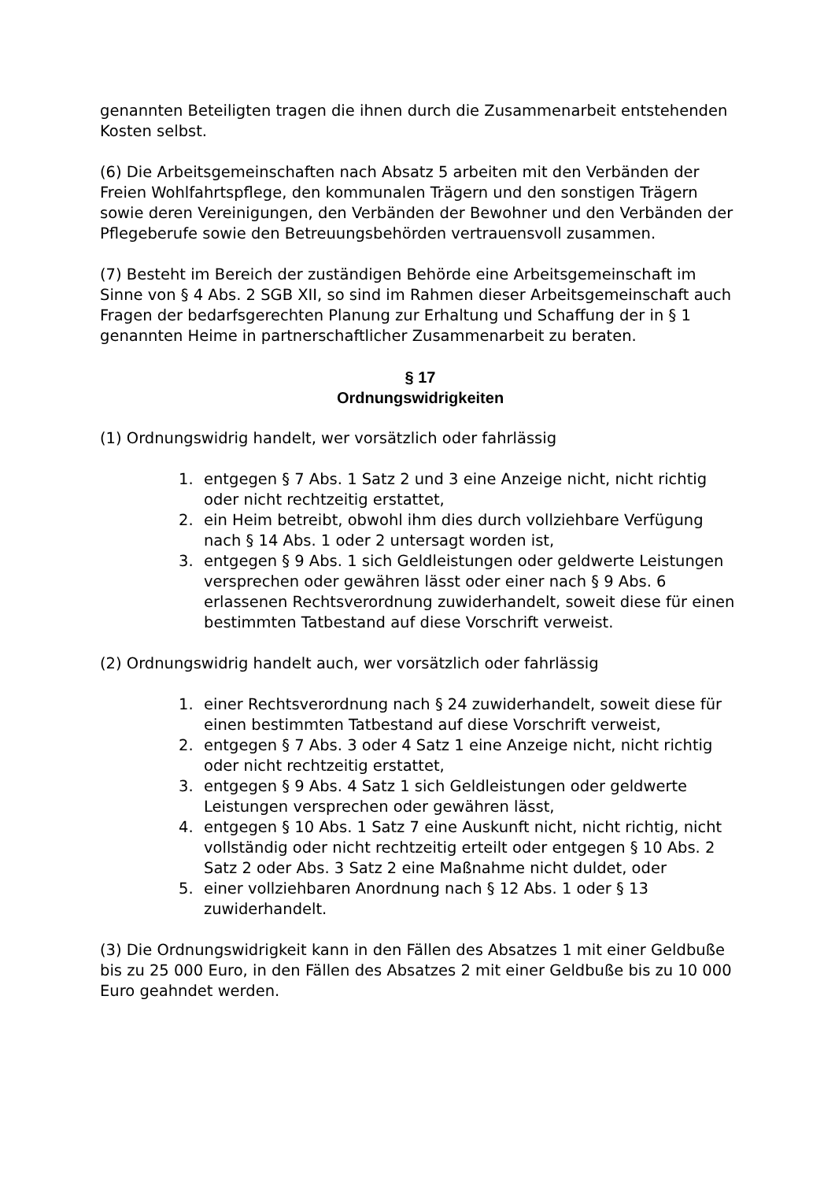genannten Beteiligten tragen die ihnen durch die Zusammenarbeit entstehenden Kosten selbst.
(6) Die Arbeitsgemeinschaften nach Absatz 5 arbeiten mit den Verbänden der Freien Wohlfahrtspflege, den kommunalen Trägern und den sonstigen Trägern sowie deren Vereinigungen, den Verbänden der Bewohner und den Verbänden der Pflegeberufe sowie den Betreuungsbehörden vertrauensvoll zusammen.
(7) Besteht im Bereich der zuständigen Behörde eine Arbeitsgemeinschaft im Sinne von § 4 Abs. 2 SGB XII, so sind im Rahmen dieser Arbeitsgemeinschaft auch Fragen der bedarfsgerechten Planung zur Erhaltung und Schaffung der in § 1 genannten Heime in partnerschaftlicher Zusammenarbeit zu beraten.
§ 17
Ordnungswidrigkeiten
(1) Ordnungswidrig handelt, wer vorsätzlich oder fahrlässig
1. entgegen § 7 Abs. 1 Satz 2 und 3 eine Anzeige nicht, nicht richtig oder nicht rechtzeitig erstattet,
2. ein Heim betreibt, obwohl ihm dies durch vollziehbare Verfügung nach § 14 Abs. 1 oder 2 untersagt worden ist,
3. entgegen § 9 Abs. 1 sich Geldleistungen oder geldwerte Leistungen versprechen oder gewähren lässt oder einer nach § 9 Abs. 6 erlassenen Rechtsverordnung zuwiderhandelt, soweit diese für einen bestimmten Tatbestand auf diese Vorschrift verweist.
(2) Ordnungswidrig handelt auch, wer vorsätzlich oder fahrlässig
1. einer Rechtsverordnung nach § 24 zuwiderhandelt, soweit diese für einen bestimmten Tatbestand auf diese Vorschrift verweist,
2. entgegen § 7 Abs. 3 oder 4 Satz 1 eine Anzeige nicht, nicht richtig oder nicht rechtzeitig erstattet,
3. entgegen § 9 Abs. 4 Satz 1 sich Geldleistungen oder geldwerte Leistungen versprechen oder gewähren lässt,
4. entgegen § 10 Abs. 1 Satz 7 eine Auskunft nicht, nicht richtig, nicht vollständig oder nicht rechtzeitig erteilt oder entgegen § 10 Abs. 2 Satz 2 oder Abs. 3 Satz 2 eine Maßnahme nicht duldet, oder
5. einer vollziehbaren Anordnung nach § 12 Abs. 1 oder § 13 zuwiderhandelt.
(3) Die Ordnungswidrigkeit kann in den Fällen des Absatzes 1 mit einer Geldbuße bis zu 25 000 Euro, in den Fällen des Absatzes 2 mit einer Geldbuße bis zu 10 000 Euro geahndet werden.